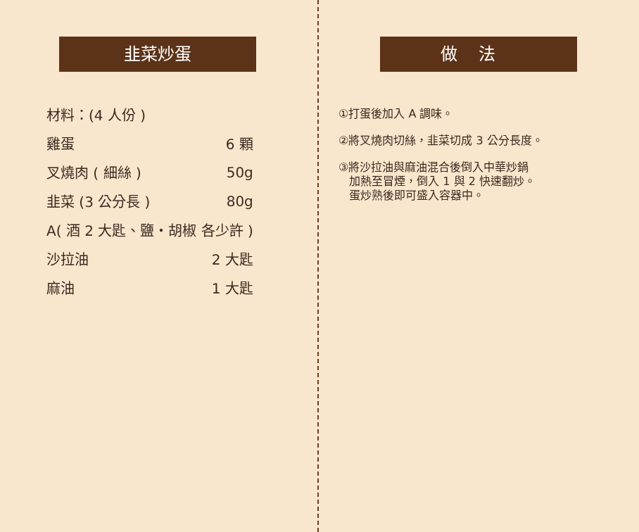韭菜炒蛋
| 材料：(4 人份 ) | |
| 雞蛋 | 6 顆 |
| 叉燒肉 ( 細絲 ) | 50g |
| 韭菜 (3 公分長 ) | 80g |
| A( 酒 2 大匙、鹽・胡椒 各少許 ) | |
| 沙拉油 | 2 大匙 |
| 麻油 | 1 大匙 |
做法
①打蛋後加入 A 調味。
②將叉燒肉切絲，韭菜切成 3 公分長度。
③將沙拉油與麻油混合後倒入中華炒鍋
加熱至冒煙，倒入 1 與 2 快速翻炒。
蛋炒熟後即可盛入容器中。